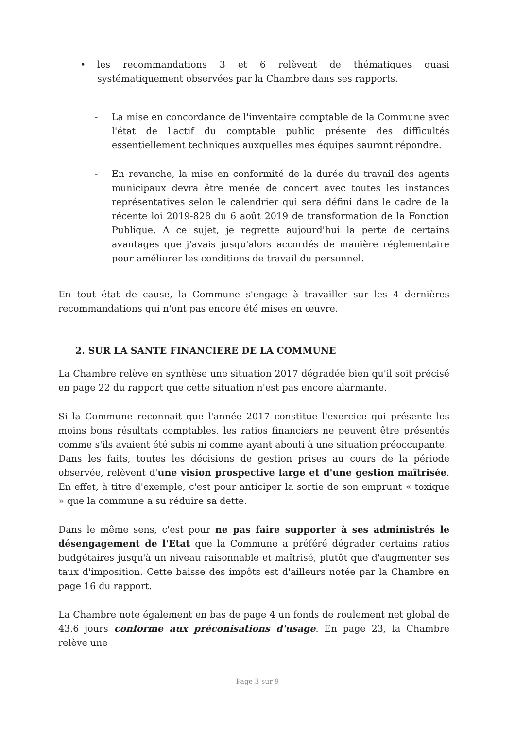• les recommandations 3 et 6 relèvent de thématiques quasi systématiquement observées par la Chambre dans ses rapports.
- La mise en concordance de l'inventaire comptable de la Commune avec l'état de l'actif du comptable public présente des difficultés essentiellement techniques auxquelles mes équipes sauront répondre.
- En revanche, la mise en conformité de la durée du travail des agents municipaux devra être menée de concert avec toutes les instances représentatives selon le calendrier qui sera défini dans le cadre de la récente loi 2019-828 du 6 août 2019 de transformation de la Fonction Publique. A ce sujet, je regrette aujourd'hui la perte de certains avantages que j'avais jusqu'alors accordés de manière réglementaire pour améliorer les conditions de travail du personnel.
En tout état de cause, la Commune s'engage à travailler sur les 4 dernières recommandations qui n'ont pas encore été mises en œuvre.
2. SUR LA SANTE FINANCIERE DE LA COMMUNE
La Chambre relève en synthèse une situation 2017 dégradée bien qu'il soit précisé en page 22 du rapport que cette situation n'est pas encore alarmante.
Si la Commune reconnait que l'année 2017 constitue l'exercice qui présente les moins bons résultats comptables, les ratios financiers ne peuvent être présentés comme s'ils avaient été subis ni comme ayant abouti à une situation préoccupante.
Dans les faits, toutes les décisions de gestion prises au cours de la période observée, relèvent d'une vision prospective large et d'une gestion maîtrisée. En effet, à titre d'exemple, c'est pour anticiper la sortie de son emprunt « toxique » que la commune a su réduire sa dette.
Dans le même sens, c'est pour ne pas faire supporter à ses administrés le désengagement de l'Etat que la Commune a préféré dégrader certains ratios budgétaires jusqu'à un niveau raisonnable et maîtrisé, plutôt que d'augmenter ses taux d'imposition. Cette baisse des impôts est d'ailleurs notée par la Chambre en page 16 du rapport.
La Chambre note également en bas de page 4 un fonds de roulement net global de 43.6 jours conforme aux préconisations d'usage. En page 23, la Chambre relève une
Page 3 sur 9